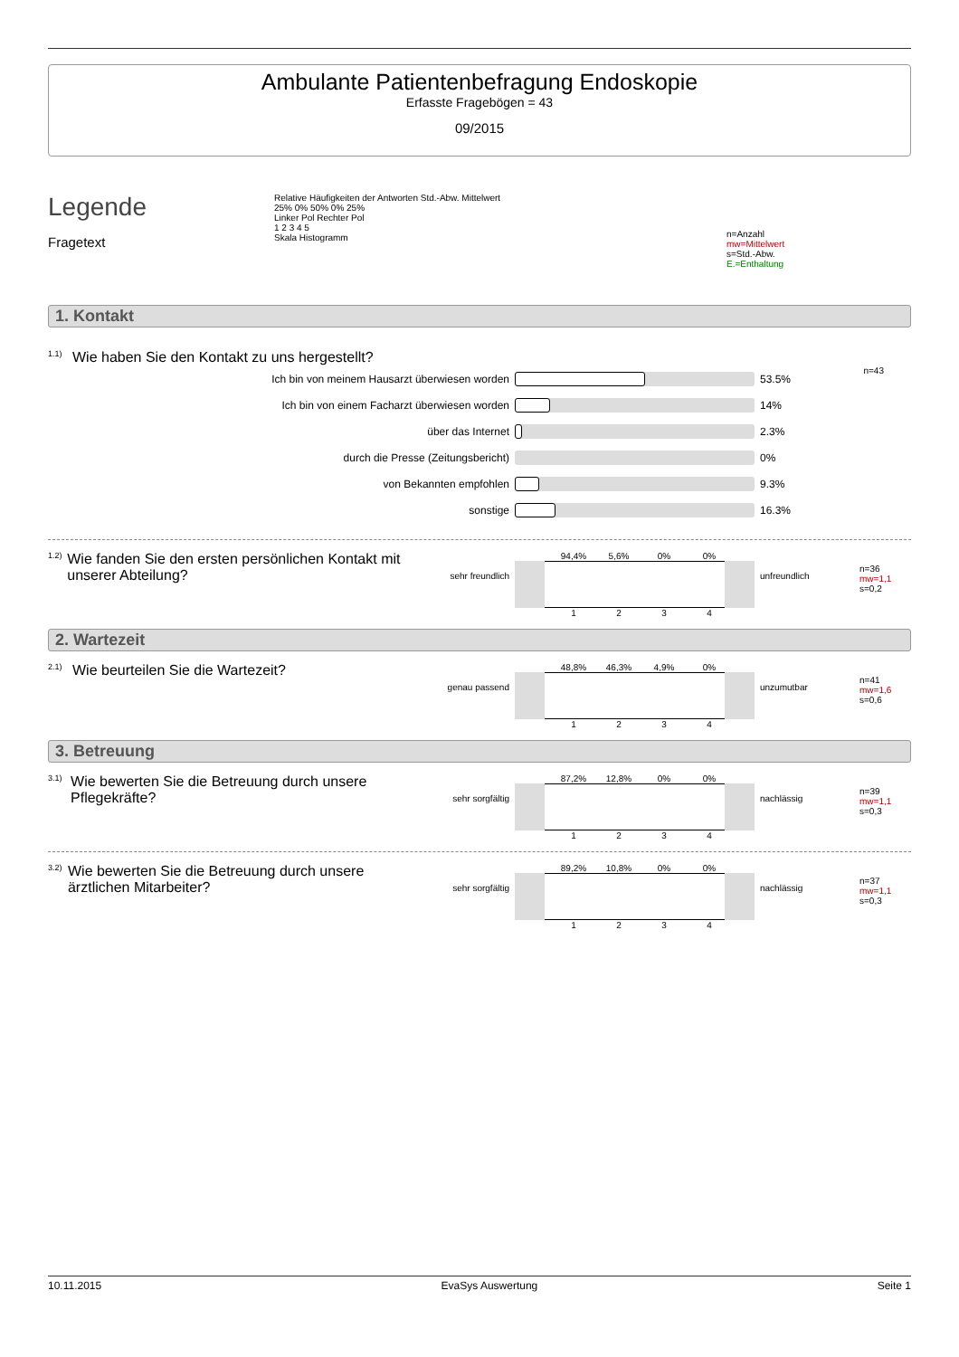Ambulante Patientenbefragung Endoskopie
Erfasste Fragebögen = 43
09/2015
Legende
Fragetext
Relative Häufigkeiten der Antworten Std.-Abw. Mittelwert
25% 0% 50% 0% 25%
Linker Pol Rechter Pol
1 2 3 4 5
Skala Histogramm
n=Anzahl
mw=Mittelwert
s=Std.-Abw.
E.=Enthaltung
1. Kontakt
1.1)
Wie haben Sie den Kontakt zu uns hergestellt?
n=43
Ich bin von meinem Hausarzt überwiesen worden 53.5%
Ich bin von einem Facharzt überwiesen worden 14%
über das Internet 2.3%
durch die Presse (Zeitungsbericht) 0%
von Bekannten empfohlen 9.3%
sonstige 16.3%
1.2)
Wie fanden Sie den ersten persönlichen Kontakt mit unserer Abteilung?
sehr freundlich
94,4% 5,6% 0% 0%
1 2 3 4
unfreundlich
n=36
mw=1,1
s=0,2
2. Wartezeit
2.1)
Wie beurteilen Sie die Wartezeit?
genau passend
48,8% 46,3% 4,9% 0%
1 2 3 4
unzumutbar
n=41
mw=1,6
s=0,6
3. Betreuung
3.1)
Wie bewerten Sie die Betreuung durch unsere Pflegekräfte?
sehr sorgfältig
87,2% 12,8% 0% 0%
1 2 3 4
nachlässig
n=39
mw=1,1
s=0,3
3.2)
Wie bewerten Sie die Betreuung durch unsere ärztlichen Mitarbeiter?
sehr sorgfältig
89,2% 10,8% 0% 0%
1 2 3 4
nachlässig
n=37
mw=1,1
s=0,3
10.11.2015 EvaSys Auswertung Seite 1